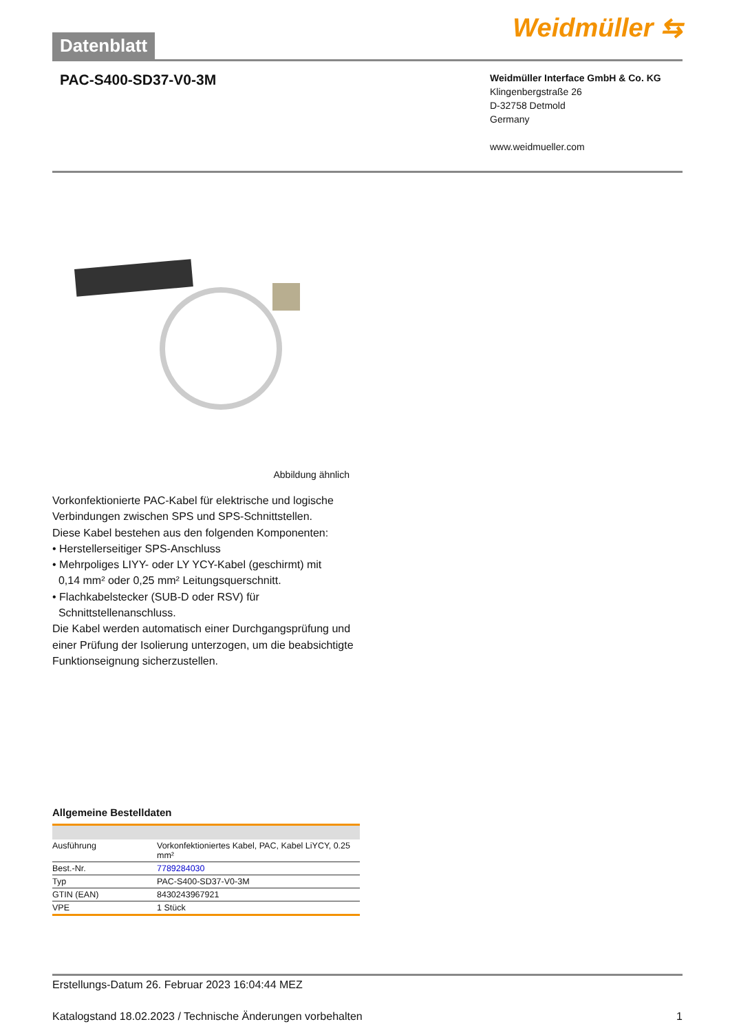Datenblatt
Weidmüller ⇆
PAC-S400-SD37-V0-3M
Weidmüller Interface GmbH & Co. KG
Klingenbergstraße 26
D-32758 Detmold
Germany
www.weidmueller.com
Abbildung ähnlich
Vorkonfektionierte PAC-Kabel für elektrische und logische Verbindungen zwischen SPS und SPS-Schnittstellen.
Diese Kabel bestehen aus den folgenden Komponenten:
• Herstellerseitiger SPS-Anschluss
• Mehrpoliges LIYY- oder LY YCY-Kabel (geschirmt) mit
0,14 mm² oder 0,25 mm² Leitungsquerschnitt.
• Flachkabelstecker (SUB-D oder RSV) für
Schnittstellenanschluss.
Die Kabel werden automatisch einer Durchgangsprüfung und einer Prüfung der Isolierung unterzogen, um die beabsichtigte Funktionseignung sicherzustellen.
Allgemeine Bestelldaten
| Ausführung | Vorkonfektioniertes Kabel, PAC, Kabel LiYCY, 0.25 mm² |
| Best.-Nr. | 7789284030 |
| Typ | PAC-S400-SD37-V0-3M |
| GTIN (EAN) | 8430243967921 |
| VPE | 1 Stück |
Erstellungs-Datum 26. Februar 2023 16:04:44 MEZ
Katalogstand 18.02.2023 / Technische Änderungen vorbehalten 1